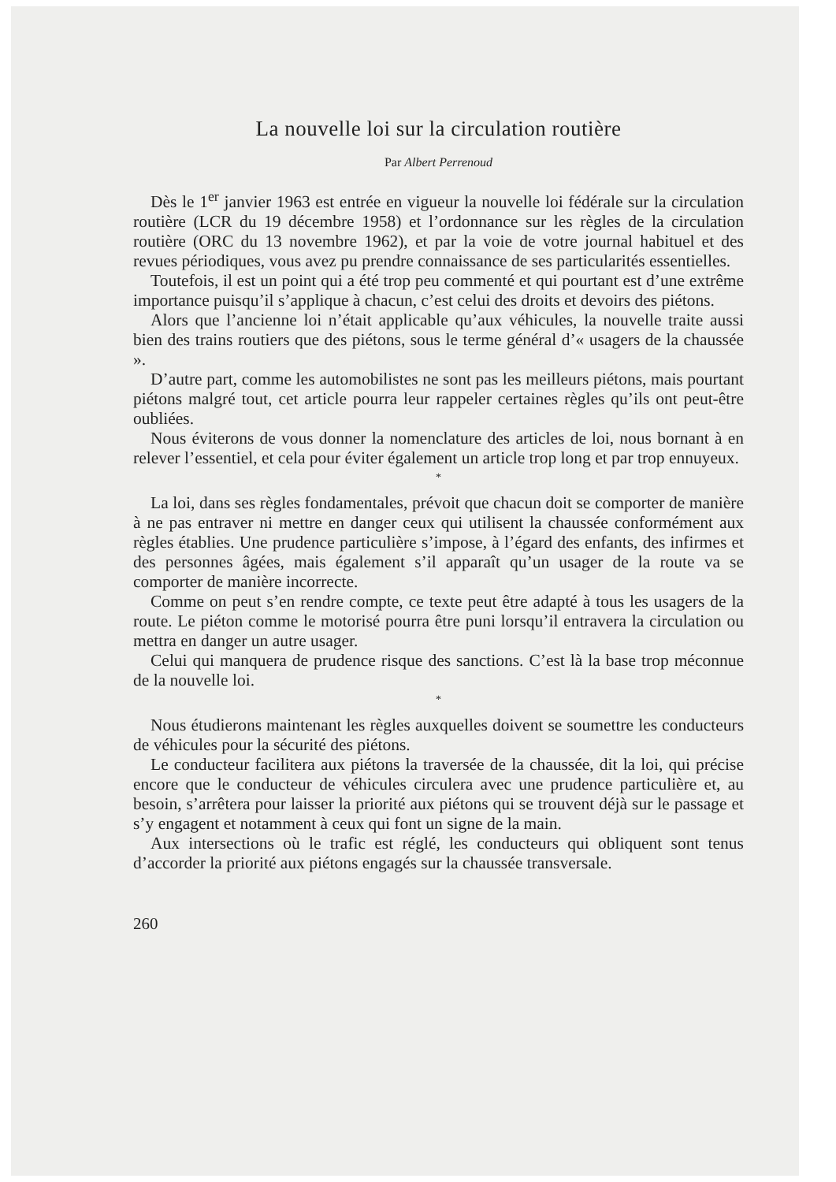La nouvelle loi sur la circulation routière
Par Albert Perrenoud
Dès le 1<sup>er</sup> janvier 1963 est entrée en vigueur la nouvelle loi fédérale sur la circulation routière (LCR du 19 décembre 1958) et l’ordonnance sur les règles de la circulation routière (ORC du 13 novembre 1962), et par la voie de votre journal habituel et des revues périodiques, vous avez pu prendre connaissance de ses particularités essentielles.
Toutefois, il est un point qui a été trop peu commenté et qui pourtant est d’une extrême importance puisqu’il s’applique à chacun, c’est celui des droits et devoirs des piétons.
Alors que l’ancienne loi n’était applicable qu’aux véhicules, la nouvelle traite aussi bien des trains routiers que des piétons, sous le terme général d’« usagers de la chaussée ».
D’autre part, comme les automobilistes ne sont pas les meilleurs piétons, mais pourtant piétons malgré tout, cet article pourra leur rappeler certaines règles qu’ils ont peut-être oubliées.
Nous éviterons de vous donner la nomenclature des articles de loi, nous bornant à en relever l’essentiel, et cela pour éviter également un article trop long et par trop ennuyeux.
*
La loi, dans ses règles fondamentales, prévoit que chacun doit se comporter de manière à ne pas entraver ni mettre en danger ceux qui utilisent la chaussée conformément aux règles établies. Une prudence particulière s’impose, à l’égard des enfants, des infirmes et des personnes âgées, mais également s’il apparaît qu’un usager de la route va se comporter de manière incorrecte.
Comme on peut s’en rendre compte, ce texte peut être adapté à tous les usagers de la route. Le piéton comme le motorisé pourra être puni lorsqu’il entravera la circulation ou mettra en danger un autre usager.
Celui qui manquera de prudence risque des sanctions. C’est là la base trop méconnue de la nouvelle loi.
*
Nous étudierons maintenant les règles auxquelles doivent se soumettre les conducteurs de véhicules pour la sécurité des piétons.
Le conducteur facilitera aux piétons la traversée de la chaussée, dit la loi, qui précise encore que le conducteur de véhicules circulera avec une prudence particulière et, au besoin, s’arrêtera pour laisser la priorité aux piétons qui se trouvent déjà sur le passage et s’y engagent et notamment à ceux qui font un signe de la main.
Aux intersections où le trafic est réglé, les conducteurs qui obliquent sont tenus d’accorder la priorité aux piétons engagés sur la chaussée transversale.
260